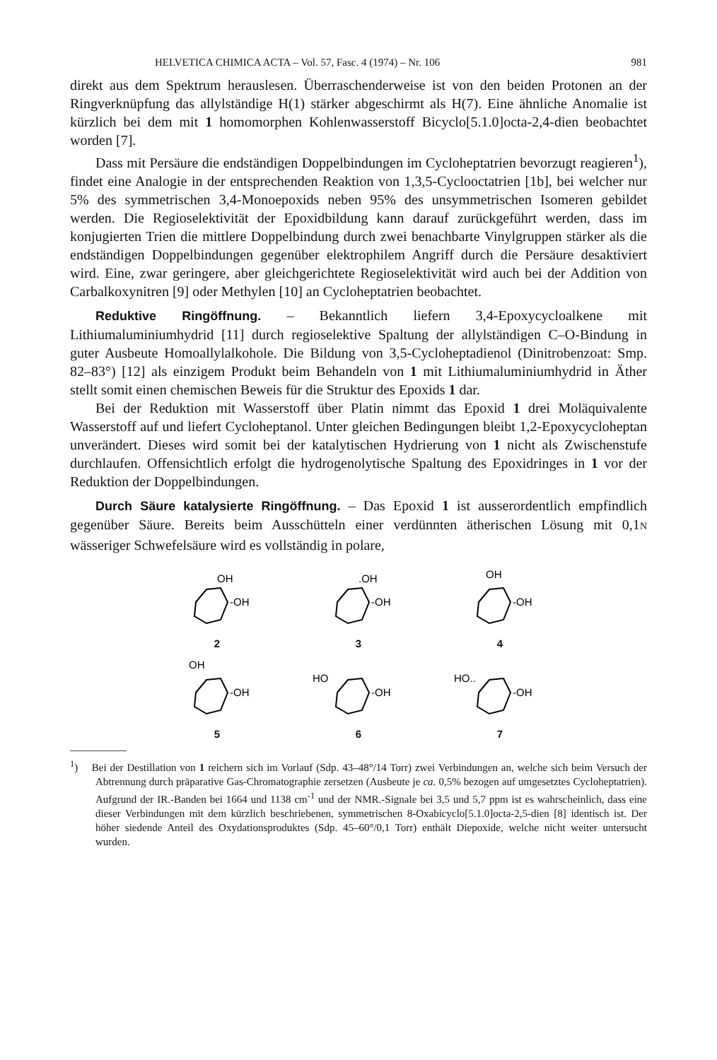HELVETICA CHIMICA ACTA – Vol. 57, Fasc. 4 (1974) – Nr. 106 981
direkt aus dem Spektrum herauslesen. Überraschenderweise ist von den beiden Protonen an der Ringverknüpfung das allylständige H(1) stärker abgeschirmt als H(7). Eine ähnliche Anomalie ist kürzlich bei dem mit 1 homomorphen Kohlenwasserstoff Bicyclo[5.1.0]octa-2,4-dien beobachtet worden [7].
Dass mit Persäure die endständigen Doppelbindungen im Cycloheptatrien bevorzugt reagieren<sup>1</sup>), findet eine Analogie in der entsprechenden Reaktion von 1,3,5-Cyclooctatrien [1b], bei welcher nur 5% des symmetrischen 3,4-Monoepoxids neben 95% des unsymmetrischen Isomeren gebildet werden. Die Regioselektivität der Epoxidbildung kann darauf zurückgeführt werden, dass im konjugierten Trien die mittlere Doppelbindung durch zwei benachbarte Vinylgruppen stärker als die endständigen Doppelbindungen gegenüber elektrophilem Angriff durch die Persäure desaktiviert wird. Eine, zwar geringere, aber gleichgerichtete Regioselektivität wird auch bei der Addition von Carbalkoxynitren [9] oder Methylen [10] an Cycloheptatrien beobachtet.
Reduktive Ringöffnung. – Bekanntlich liefern 3,4-Epoxycycloalkene mit Lithiumaluminiumhydrid [11] durch regioselektive Spaltung der allylständigen C–O-Bindung in guter Ausbeute Homoallylalkohole. Die Bildung von 3,5-Cycloheptadienol (Dinitrobenzoat: Smp. 82–83°) [12] als einzigem Produkt beim Behandeln von 1 mit Lithiumaluminiumhydrid in Äther stellt somit einen chemischen Beweis für die Struktur des Epoxids 1 dar.
Bei der Reduktion mit Wasserstoff über Platin nimmt das Epoxid 1 drei Moläquivalente Wasserstoff auf und liefert Cycloheptanol. Unter gleichen Bedingungen bleibt 1,2-Epoxycycloheptan unverändert. Dieses wird somit bei der katalytischen Hydrierung von 1 nicht als Zwischenstufe durchlaufen. Offensichtlich erfolgt die hydrogenolytische Spaltung des Epoxidringes in 1 vor der Reduktion der Doppelbindungen.
Durch Säure katalysierte Ringöffnung. – Das Epoxid 1 ist ausserordentlich empfindlich gegenüber Säure. Bereits beim Ausschütteln einer verdünnten ätherischen Lösung mit 0,1N wässeriger Schwefelsäure wird es vollständig in polare,
OH
-OH
2
.OH
-OH
3
OH
-OH
4
OH
-OH
5
HO
-OH
6
HO..
-OH
7
<sup>1</sup>) Bei der Destillation von 1 reichern sich im Vorlauf (Sdp. 43–48°/14 Torr) zwei Verbindungen an, welche sich beim Versuch der Abtrennung durch präparative Gas-Chromatographie zersetzen (Ausbeute je ca. 0,5% bezogen auf umgesetztes Cycloheptatrien). Aufgrund der IR.-Banden bei 1664 und 1138 cm<sup>-1</sup> und der NMR.-Signale bei 3,5 und 5,7 ppm ist es wahrscheinlich, dass eine dieser Verbindungen mit dem kürzlich beschriebenen, symmetrischen 8-Oxabicyclo[5.1.0]octa-2,5-dien [8] identisch ist. Der höher siedende Anteil des Oxydationsproduktes (Sdp. 45–60°/0,1 Torr) enthält Diepoxide, welche nicht weiter untersucht wurden.